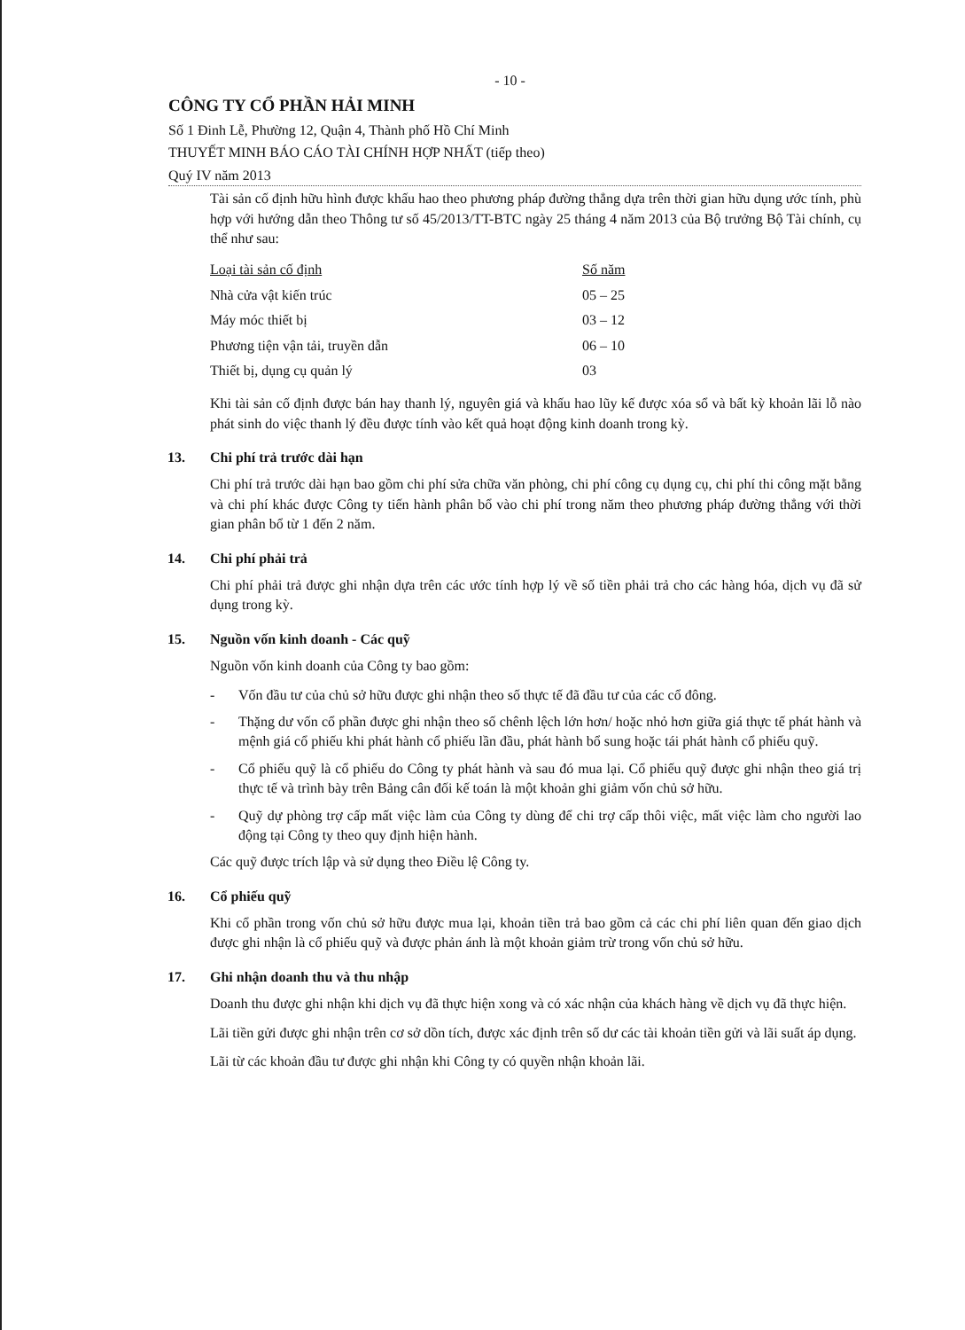- 10 -
CÔNG TY CỔ PHẦN HẢI MINH
Số 1 Đinh Lễ, Phường 12, Quận 4, Thành phố Hồ Chí Minh
THUYẾT MINH BÁO CÁO TÀI CHÍNH HỢP NHẤT (tiếp theo)
Quý IV năm 2013
Tài sản cố định hữu hình được khấu hao theo phương pháp đường thẳng dựa trên thời gian hữu dụng ước tính, phù hợp với hướng dẫn theo Thông tư số 45/2013/TT-BTC ngày 25 tháng 4 năm 2013 của Bộ trưởng Bộ Tài chính, cụ thể như sau:
| Loại tài sản cố định | Số năm |
| --- | --- |
| Nhà cửa vật kiến trúc | 05 – 25 |
| Máy móc thiết bị | 03 – 12 |
| Phương tiện vận tải, truyền dẫn | 06 – 10 |
| Thiết bị, dụng cụ quản lý | 03 |
Khi tài sản cố định được bán hay thanh lý, nguyên giá và khấu hao lũy kế được xóa sổ và bất kỳ khoản lãi lỗ nào phát sinh do việc thanh lý đều được tính vào kết quả hoạt động kinh doanh trong kỳ.
13. Chi phí trả trước dài hạn
Chi phí trả trước dài hạn bao gồm chi phí sửa chữa văn phòng, chi phí công cụ dụng cụ, chi phí thi công mặt bằng và chi phí khác được Công ty tiến hành phân bổ vào chi phí trong năm theo phương pháp đường thẳng với thời gian phân bổ từ 1 đến 2 năm.
14. Chi phí phải trả
Chi phí phải trả được ghi nhận dựa trên các ước tính hợp lý về số tiền phải trả cho các hàng hóa, dịch vụ đã sử dụng trong kỳ.
15. Nguồn vốn kinh doanh - Các quỹ
Nguồn vốn kinh doanh của Công ty bao gồm:
- Vốn đầu tư của chủ sở hữu được ghi nhận theo số thực tế đã đầu tư của các cổ đông.
- Thặng dư vốn cổ phần được ghi nhận theo số chênh lệch lớn hơn/ hoặc nhỏ hơn giữa giá thực tế phát hành và mệnh giá cổ phiếu khi phát hành cổ phiếu lần đầu, phát hành bổ sung hoặc tái phát hành cổ phiếu quỹ.
- Cổ phiếu quỹ là cổ phiếu do Công ty phát hành và sau đó mua lại. Cổ phiếu quỹ được ghi nhận theo giá trị thực tế và trình bày trên Bảng cân đối kế toán là một khoản ghi giảm vốn chủ sở hữu.
- Quỹ dự phòng trợ cấp mất việc làm của Công ty dùng để chi trợ cấp thôi việc, mất việc làm cho người lao động tại Công ty theo quy định hiện hành.
Các quỹ được trích lập và sử dụng theo Điều lệ Công ty.
16. Cổ phiếu quỹ
Khi cổ phần trong vốn chủ sở hữu được mua lại, khoản tiền trả bao gồm cả các chi phí liên quan đến giao dịch được ghi nhận là cổ phiếu quỹ và được phản ánh là một khoản giảm trừ trong vốn chủ sở hữu.
17. Ghi nhận doanh thu và thu nhập
Doanh thu được ghi nhận khi dịch vụ đã thực hiện xong và có xác nhận của khách hàng về dịch vụ đã thực hiện.
Lãi tiền gửi được ghi nhận trên cơ sở dồn tích, được xác định trên số dư các tài khoản tiền gửi và lãi suất áp dụng.
Lãi từ các khoản đầu tư được ghi nhận khi Công ty có quyền nhận khoản lãi.